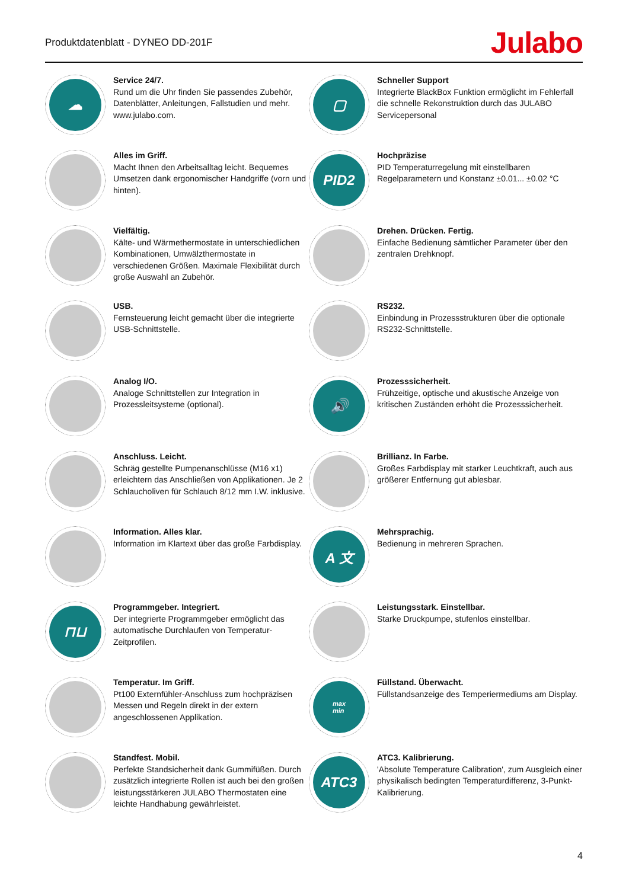Produktdatenblatt - DYNEO DD-201F
Julabo
☁
Service 24/7.
Rund um die Uhr finden Sie passendes Zubehör, Datenblätter, Anleitungen, Fallstudien und mehr. www.julabo.com.
▢
Schneller Support
Integrierte BlackBox Funktion ermöglicht im Fehlerfall die schnelle Rekonstruktion durch das JULABO Servicepersonal
Alles im Griff.
Macht Ihnen den Arbeitsalltag leicht. Bequemes Umsetzen dank ergonomischer Handgriffe (vorn und hinten).
PID2
Hochpräzise
PID Temperaturregelung mit einstellbaren Regelparametern und Konstanz ±0.01... ±0.02 °C
Vielfältig.
Kälte- und Wärmethermostate in unterschiedlichen Kombinationen, Umwälzthermostate in verschiedenen Größen. Maximale Flexibilität durch große Auswahl an Zubehör.
Drehen. Drücken. Fertig.
Einfache Bedienung sämtlicher Parameter über den zentralen Drehknopf.
USB.
Fernsteuerung leicht gemacht über die integrierte USB-Schnittstelle.
RS232.
Einbindung in Prozessstrukturen über die optionale RS232-Schnittstelle.
Analog I/O.
Analoge Schnittstellen zur Integration in Prozessleitsysteme (optional).
🔊
Prozesssicherheit.
Frühzeitige, optische und akustische Anzeige von kritischen Zuständen erhöht die Prozesssicherheit.
Anschluss. Leicht.
Schräg gestellte Pumpenanschlüsse (M16 x1) erleichtern das Anschließen von Applikationen. Je 2 Schlaucholiven für Schlauch 8/12 mm I.W. inklusive.
Brillianz. In Farbe.
Großes Farbdisplay mit starker Leuchtkraft, auch aus größerer Entfernung gut ablesbar.
Information. Alles klar.
Information im Klartext über das große Farbdisplay.
A 文
Mehrsprachig.
Bedienung in mehreren Sprachen.
⊓⊔
Programmgeber. Integriert.
Der integrierte Programmgeber ermöglicht das automatische Durchlaufen von Temperatur-Zeitprofilen.
Leistungsstark. Einstellbar.
Starke Druckpumpe, stufenlos einstellbar.
Temperatur. Im Griff.
Pt100 Externfühler-Anschluss zum hochpräzisen Messen und Regeln direkt in der extern angeschlossenen Applikation.
max
min
Füllstand. Überwacht.
Füllstandsanzeige des Temperiermediums am Display.
Standfest. Mobil.
Perfekte Standsicherheit dank Gummifüßen. Durch zusätzlich integrierte Rollen ist auch bei den großen leistungsstärkeren JULABO Thermostaten eine leichte Handhabung gewährleistet.
ATC3
ATC3. Kalibrierung.
'Absolute Temperature Calibration', zum Ausgleich einer physikalisch bedingten Temperaturdifferenz, 3-Punkt-Kalibrierung.
4